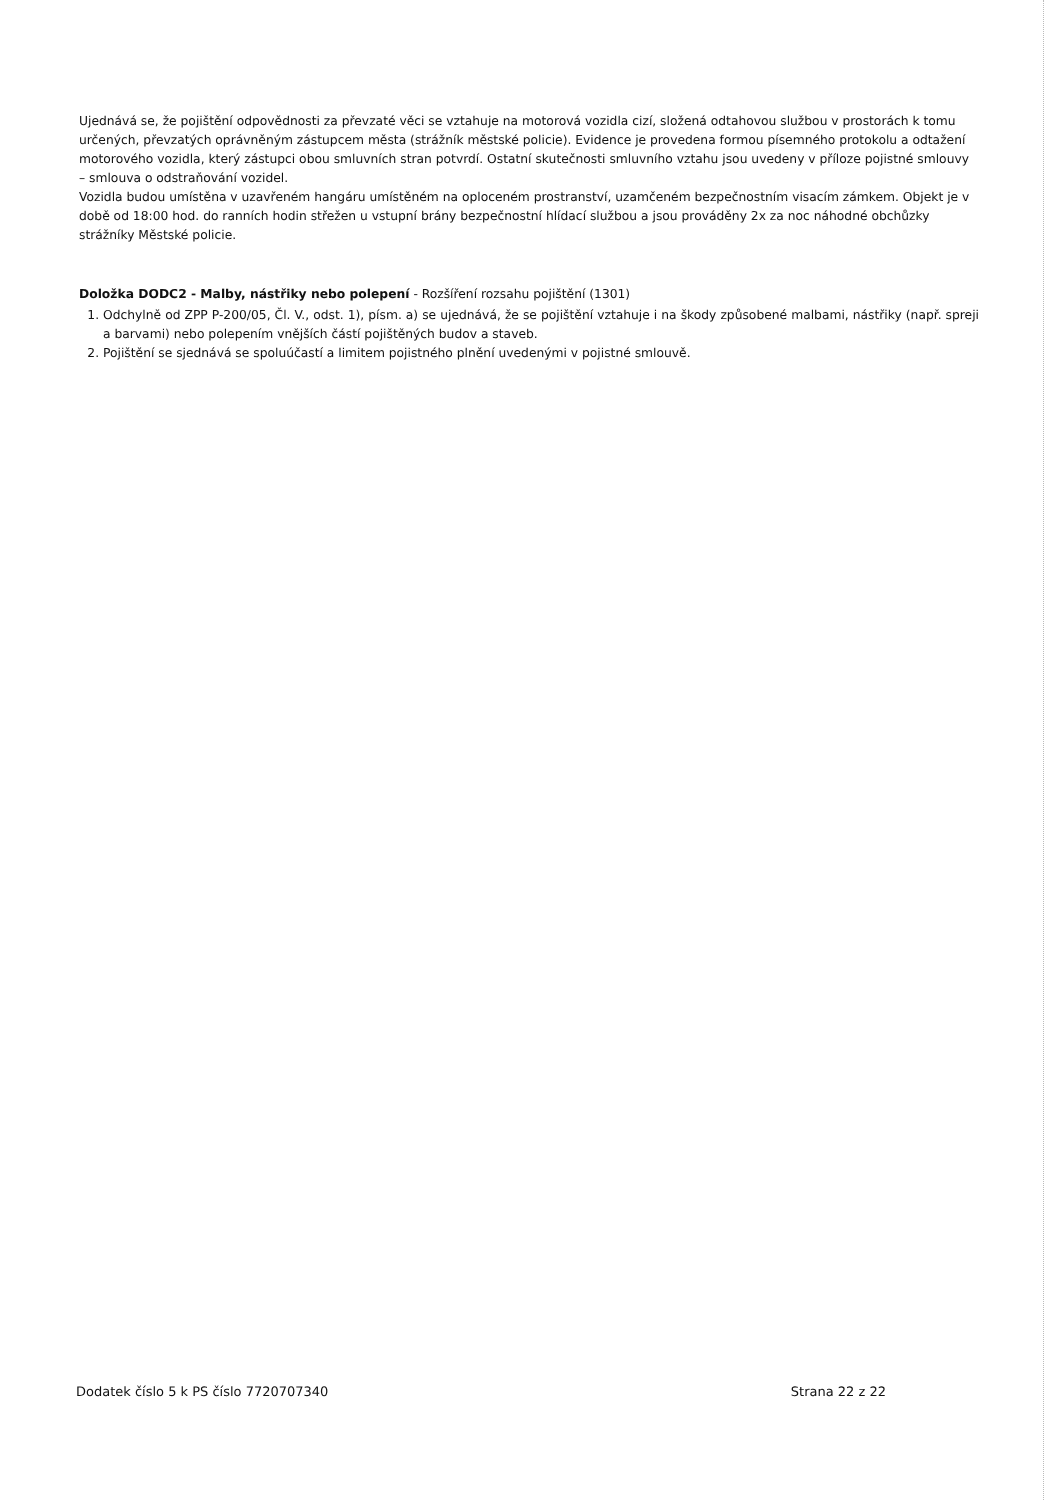Ujednává se, že pojištění odpovědnosti za převzaté věci se vztahuje na motorová vozidla cizí, složená odtahovou službou v prostorách k tomu určených, převzatých oprávněným zástupcem města (strážník městské policie). Evidence je provedena formou písemného protokolu a odtažení motorového vozidla, který zástupci obou smluvních stran potvrdí. Ostatní skutečnosti smluvního vztahu jsou uvedeny v příloze pojistné smlouvy – smlouva o odstraňování vozidel.
Vozidla budou umístěna v uzavřeném hangáru umístěném na oploceném prostranství, uzamčeném bezpečnostním visacím zámkem. Objekt je v době od 18:00 hod. do ranních hodin střežen u vstupní brány bezpečnostní hlídací službou a jsou prováděny 2x za noc náhodné obchůzky strážníky Městské policie.
Doložka DODC2 - Malby, nástřiky nebo polepení - Rozšíření rozsahu pojištění (1301)
1. Odchylně od ZPP P-200/05, Čl. V., odst. 1), písm. a) se ujednává, že se pojištění vztahuje i na škody způsobené malbami, nástřiky (např. spreji a barvami) nebo polepením vnějších částí pojištěných budov a staveb.
2. Pojištění se sjednává se spoluúčastí a limitem pojistného plnění uvedenými v pojistné smlouvě.
Dodatek číslo 5 k PS číslo 7720707340 Strana 22 z 22